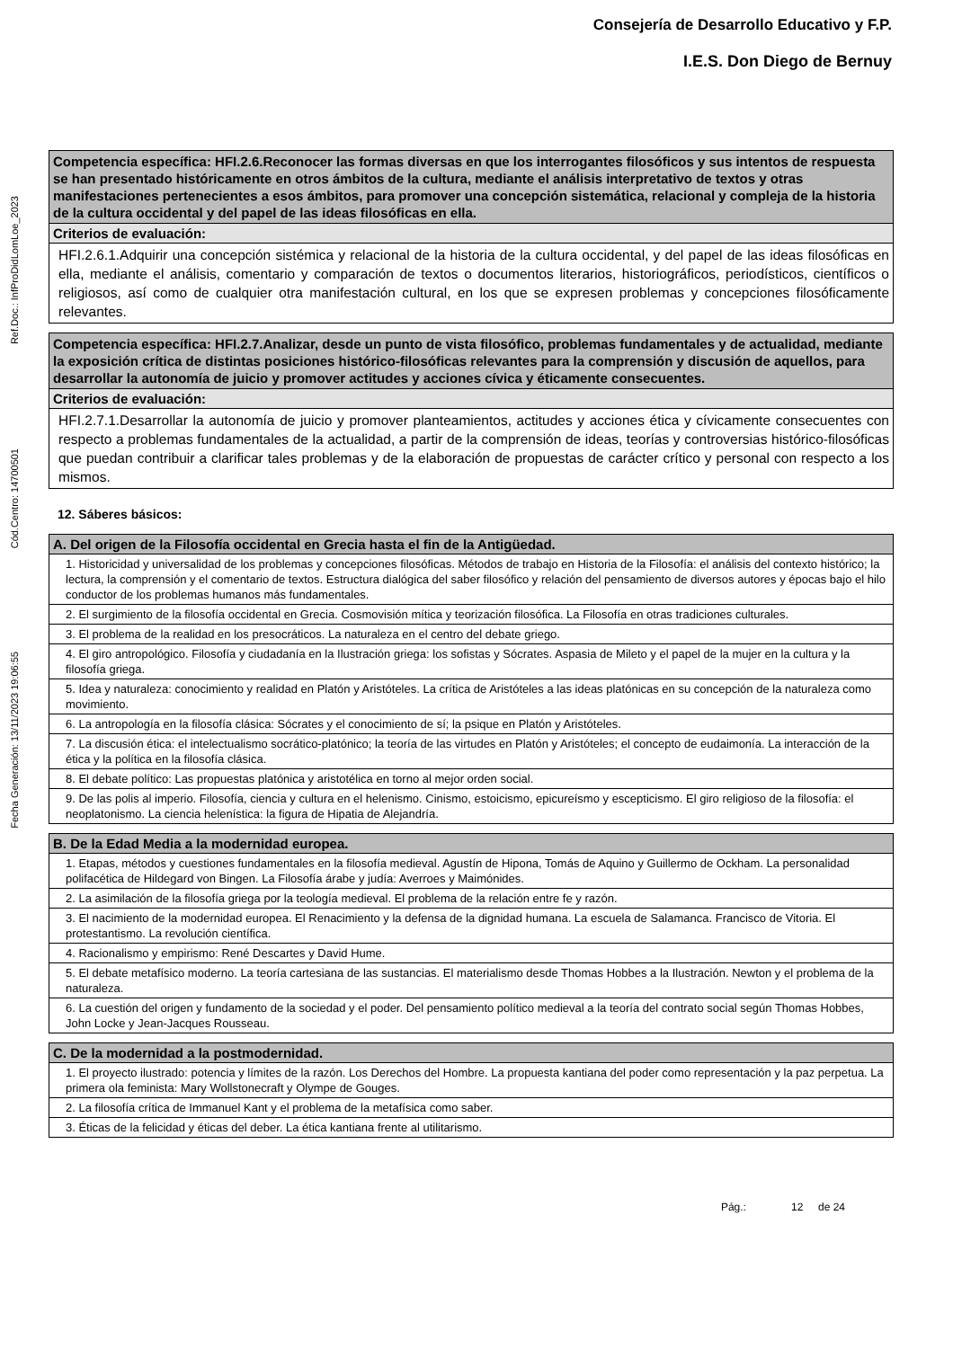Consejería de Desarrollo Educativo y F.P.
I.E.S. Don Diego de Bernuy
Ref.Doc.: InfProDidLomLoe_2023
Cód.Centro: 14700501
Fecha Generación: 13/11/2023 19:06:55
| Competencia específica: HFI.2.6.Reconocer las formas diversas en que los interrogantes filosóficos y sus intentos de respuesta se han presentado históricamente en otros ámbitos de la cultura, mediante el análisis interpretativo de textos y otras manifestaciones pertenecientes a esos ámbitos, para promover una concepción sistemática, relacional y compleja de la historia de la cultura occidental y del papel de las ideas filosóficas en ella. |
| Criterios de evaluación: |
| HFI.2.6.1.Adquirir una concepción sistémica y relacional de la historia de la cultura occidental, y del papel de las ideas filosóficas en ella, mediante el análisis, comentario y comparación de textos o documentos literarios, historiográficos, periodísticos, científicos o religiosos, así como de cualquier otra manifestación cultural, en los que se expresen problemas y concepciones filosóficamente relevantes. |
| Competencia específica: HFI.2.7.Analizar, desde un punto de vista filosófico, problemas fundamentales y de actualidad, mediante la exposición crítica de distintas posiciones histórico-filosóficas relevantes para la comprensión y discusión de aquellos, para desarrollar la autonomía de juicio y promover actitudes y acciones cívica y éticamente consecuentes. |
| Criterios de evaluación: |
| HFI.2.7.1.Desarrollar la autonomía de juicio y promover planteamientos, actitudes y acciones ética y cívicamente consecuentes con respecto a problemas fundamentales de la actualidad, a partir de la comprensión de ideas, teorías y controversias histórico-filosóficas que puedan contribuir a clarificar tales problemas y de la elaboración de propuestas de carácter crítico y personal con respecto a los mismos. |
12. Sáberes básicos:
| A. Del origen de la Filosofía occidental en Grecia hasta el fin de la Antigüedad. |
| 1. Historicidad y universalidad de los problemas y concepciones filosóficas. Métodos de trabajo en Historia de la Filosofía: el análisis del contexto histórico; la lectura, la comprensión y el comentario de textos. Estructura dialógica del saber filosófico y relación del pensamiento de diversos autores y épocas bajo el hilo conductor de los problemas humanos más fundamentales. |
| 2. El surgimiento de la filosofía occidental en Grecia. Cosmovisión mítica y teorización filosófica. La Filosofía en otras tradiciones culturales. |
| 3. El problema de la realidad en los presocráticos. La naturaleza en el centro del debate griego. |
| 4. El giro antropológico. Filosofía y ciudadanía en la Ilustración griega: los sofistas y Sócrates. Aspasia de Mileto y el papel de la mujer en la cultura y la filosofía griega. |
| 5. Idea y naturaleza: conocimiento y realidad en Platón y Aristóteles. La crítica de Aristóteles a las ideas platónicas en su concepción de la naturaleza como movimiento. |
| 6. La antropología en la filosofía clásica: Sócrates y el conocimiento de sí; la psique en Platón y Aristóteles. |
| 7. La discusión ética: el intelectualismo socrático-platónico; la teoría de las virtudes en Platón y Aristóteles; el concepto de eudaimonía. La interacción de la ética y la política en la filosofía clásica. |
| 8. El debate político: Las propuestas platónica y aristotélica en torno al mejor orden social. |
| 9. De las polis al imperio. Filosofía, ciencia y cultura en el helenismo. Cinismo, estoicismo, epicureísmo y escepticismo. El giro religioso de la filosofía: el neoplatonismo. La ciencia helenística: la figura de Hipatia de Alejandría. |
| B. De la Edad Media a la modernidad europea. |
| 1. Etapas, métodos y cuestiones fundamentales en la filosofía medieval. Agustín de Hipona, Tomás de Aquino y Guillermo de Ockham. La personalidad polifacética de Hildegard von Bingen. La Filosofía árabe y judía: Averroes y Maimónides. |
| 2. La asimilación de la filosofía griega por la teología medieval. El problema de la relación entre fe y razón. |
| 3. El nacimiento de la modernidad europea. El Renacimiento y la defensa de la dignidad humana. La escuela de Salamanca. Francisco de Vitoria. El protestantismo. La revolución científica. |
| 4. Racionalismo y empirismo: René Descartes y David Hume. |
| 5. El debate metafísico moderno. La teoría cartesiana de las sustancias. El materialismo desde Thomas Hobbes a la Ilustración. Newton y el problema de la naturaleza. |
| 6. La cuestión del origen y fundamento de la sociedad y el poder. Del pensamiento político medieval a la teoría del contrato social según Thomas Hobbes, John Locke y Jean-Jacques Rousseau. |
| C. De la modernidad a la postmodernidad. |
| 1. El proyecto ilustrado: potencia y límites de la razón. Los Derechos del Hombre. La propuesta kantiana del poder como representación y la paz perpetua. La primera ola feminista: Mary Wollstonecraft y Olympe de Gouges. |
| 2. La filosofía crítica de Immanuel Kant y el problema de la metafísica como saber. |
| 3. Éticas de la felicidad y éticas del deber. La ética kantiana frente al utilitarismo. |
Pág.: 12 de 24